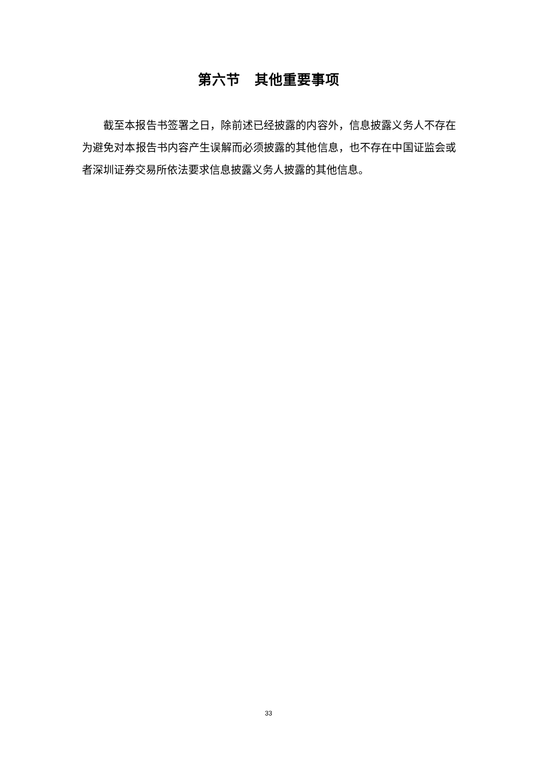第六节　其他重要事项
截至本报告书签署之日，除前述已经披露的内容外，信息披露义务人不存在为避免对本报告书内容产生误解而必须披露的其他信息，也不存在中国证监会或者深圳证券交易所依法要求信息披露义务人披露的其他信息。
33